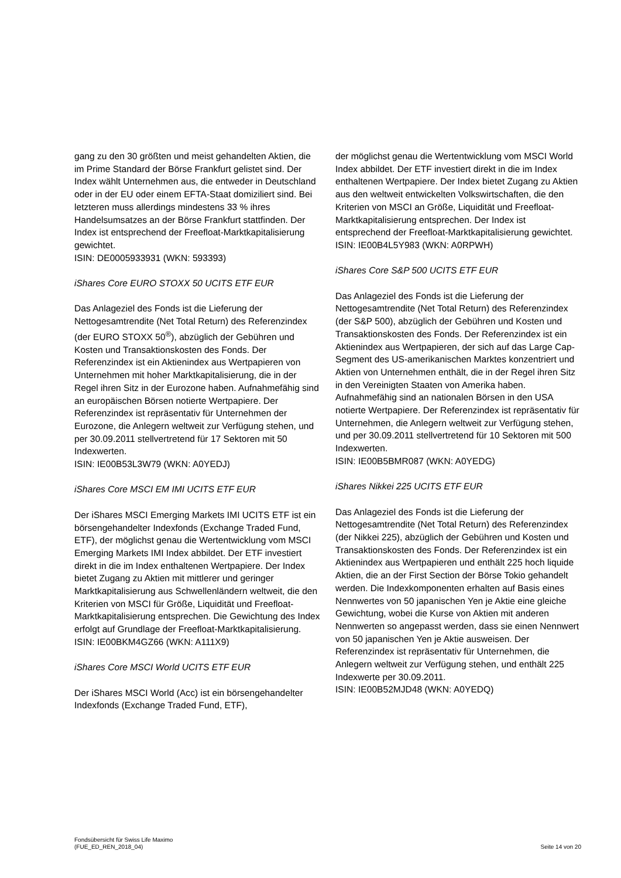gang zu den 30 größten und meist gehandelten Aktien, die im Prime Standard der Börse Frankfurt gelistet sind. Der Index wählt Unternehmen aus, die entweder in Deutschland oder in der EU oder einem EFTA-Staat domiziliert sind. Bei letzteren muss allerdings mindestens 33 % ihres Handelsumsatzes an der Börse Frankfurt stattfinden. Der Index ist entsprechend der Freefloat-Marktkapitalisierung gewichtet.
ISIN: DE0005933931 (WKN: 593393)
iShares Core EURO STOXX 50 UCITS ETF EUR
Das Anlageziel des Fonds ist die Lieferung der Nettogesamtrendite (Net Total Return) des Referenzindex (der EURO STOXX 50<sup>®</sup>), abzüglich der Gebühren und Kosten und Transaktionskosten des Fonds. Der Referenzindex ist ein Aktienindex aus Wertpapieren von Unternehmen mit hoher Marktkapitalisierung, die in der Regel ihren Sitz in der Eurozone haben. Aufnahmefähig sind an europäischen Börsen notierte Wertpapiere. Der Referenzindex ist repräsentativ für Unternehmen der Eurozone, die Anlegern weltweit zur Verfügung stehen, und per 30.09.2011 stellvertretend für 17 Sektoren mit 50 Indexwerten.
ISIN: IE00B53L3W79 (WKN: A0YEDJ)
iShares Core MSCI EM IMI UCITS ETF EUR
Der iShares MSCI Emerging Markets IMI UCITS ETF ist ein börsengehandelter Indexfonds (Exchange Traded Fund, ETF), der möglichst genau die Wertentwicklung vom MSCI Emerging Markets IMI Index abbildet. Der ETF investiert direkt in die im Index enthaltenen Wertpapiere. Der Index bietet Zugang zu Aktien mit mittlerer und geringer Marktkapitalisierung aus Schwellenländern weltweit, die den Kriterien von MSCI für Größe, Liquidität und Freefloat-Marktkapitalisierung entsprechen. Die Gewichtung des Index erfolgt auf Grundlage der Freefloat-Marktkapitalisierung.
ISIN: IE00BKM4GZ66 (WKN: A111X9)
iShares Core MSCI World UCITS ETF EUR
Der iShares MSCI World (Acc) ist ein börsengehandelter Indexfonds (Exchange Traded Fund, ETF),
der möglichst genau die Wertentwicklung vom MSCI World Index abbildet. Der ETF investiert direkt in die im Index enthaltenen Wertpapiere. Der Index bietet Zugang zu Aktien aus den weltweit entwickelten Volkswirtschaften, die den Kriterien von MSCI an Größe, Liquidität und Freefloat-Marktkapitalisierung entsprechen. Der Index ist entsprechend der Freefloat-Marktkapitalisierung gewichtet.
ISIN: IE00B4L5Y983 (WKN: A0RPWH)
iShares Core S&P 500 UCITS ETF EUR
Das Anlageziel des Fonds ist die Lieferung der Nettogesamtrendite (Net Total Return) des Referenzindex (der S&P 500), abzüglich der Gebühren und Kosten und Transaktionskosten des Fonds. Der Referenzindex ist ein Aktienindex aus Wertpapieren, der sich auf das Large Cap-Segment des US-amerikanischen Marktes konzentriert und Aktien von Unternehmen enthält, die in der Regel ihren Sitz in den Vereinigten Staaten von Amerika haben. Aufnahmefähig sind an nationalen Börsen in den USA notierte Wertpapiere. Der Referenzindex ist repräsentativ für Unternehmen, die Anlegern weltweit zur Verfügung stehen, und per 30.09.2011 stellvertretend für 10 Sektoren mit 500 Indexwerten.
ISIN: IE00B5BMR087 (WKN: A0YEDG)
iShares Nikkei 225 UCITS ETF EUR
Das Anlageziel des Fonds ist die Lieferung der Nettogesamtrendite (Net Total Return) des Referenzindex (der Nikkei 225), abzüglich der Gebühren und Kosten und Transaktionskosten des Fonds. Der Referenzindex ist ein Aktienindex aus Wertpapieren und enthält 225 hoch liquide Aktien, die an der First Section der Börse Tokio gehandelt werden. Die Indexkomponenten erhalten auf Basis eines Nennwertes von 50 japanischen Yen je Aktie eine gleiche Gewichtung, wobei die Kurse von Aktien mit anderen Nennwerten so angepasst werden, dass sie einen Nennwert von 50 japanischen Yen je Aktie ausweisen. Der Referenzindex ist repräsentativ für Unternehmen, die Anlegern weltweit zur Verfügung stehen, und enthält 225 Indexwerte per 30.09.2011.
ISIN: IE00B52MJD48 (WKN: A0YEDQ)
Fondsübersicht für Swiss Life Maximo
(FUE_ED_REN_2018_04)
Seite 14 von 20